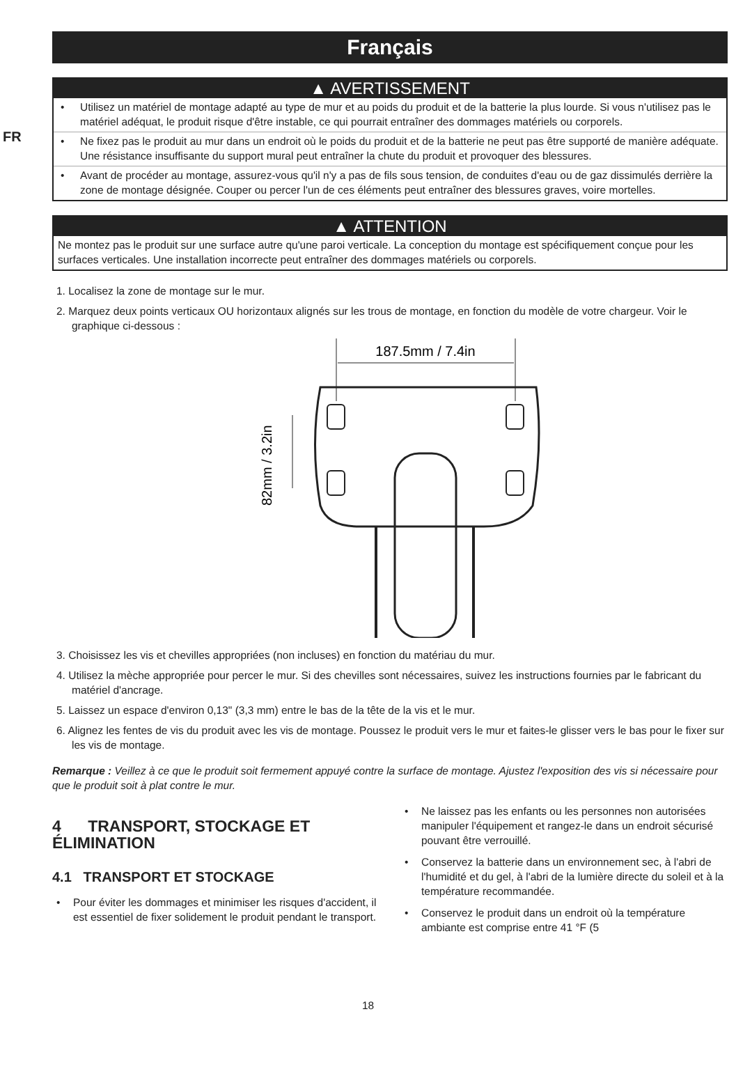FR
Français
▲ AVERTISSEMENT
• Utilisez un matériel de montage adapté au type de mur et au poids du produit et de la batterie la plus lourde. Si vous n'utilisez pas le matériel adéquat, le produit risque d'être instable, ce qui pourrait entraîner des dommages matériels ou corporels.
• Ne fixez pas le produit au mur dans un endroit où le poids du produit et de la batterie ne peut pas être supporté de manière adéquate. Une résistance insuffisante du support mural peut entraîner la chute du produit et provoquer des blessures.
• Avant de procéder au montage, assurez-vous qu'il n'y a pas de fils sous tension, de conduites d'eau ou de gaz dissimulés derrière la zone de montage désignée. Couper ou percer l'un de ces éléments peut entraîner des blessures graves, voire mortelles.
▲ ATTENTION
Ne montez pas le produit sur une surface autre qu'une paroi verticale. La conception du montage est spécifiquement conçue pour les surfaces verticales. Une installation incorrecte peut entraîner des dommages matériels ou corporels.
1. Localisez la zone de montage sur le mur.
2. Marquez deux points verticaux OU horizontaux alignés sur les trous de montage, en fonction du modèle de votre chargeur. Voir le graphique ci-dessous :
187.5mm / 7.4in
82mm / 3.2in
3. Choisissez les vis et chevilles appropriées (non incluses) en fonction du matériau du mur.
4. Utilisez la mèche appropriée pour percer le mur. Si des chevilles sont nécessaires, suivez les instructions fournies par le fabricant du matériel d'ancrage.
5. Laissez un espace d'environ 0,13" (3,3 mm) entre le bas de la tête de la vis et le mur.
6. Alignez les fentes de vis du produit avec les vis de montage. Poussez le produit vers le mur et faites-le glisser vers le bas pour le fixer sur les vis de montage.
Remarque : Veillez à ce que le produit soit fermement appuyé contre la surface de montage. Ajustez l'exposition des vis si nécessaire pour que le produit soit à plat contre le mur.
4 TRANSPORT, STOCKAGE ET ÉLIMINATION
4.1 TRANSPORT ET STOCKAGE
• Pour éviter les dommages et minimiser les risques d'accident, il est essentiel de fixer solidement le produit pendant le transport.
• Ne laissez pas les enfants ou les personnes non autorisées manipuler l'équipement et rangez-le dans un endroit sécurisé pouvant être verrouillé.
• Conservez la batterie dans un environnement sec, à l'abri de l'humidité et du gel, à l'abri de la lumière directe du soleil et à la température recommandée.
• Conservez le produit dans un endroit où la température ambiante est comprise entre 41 °F (5
18